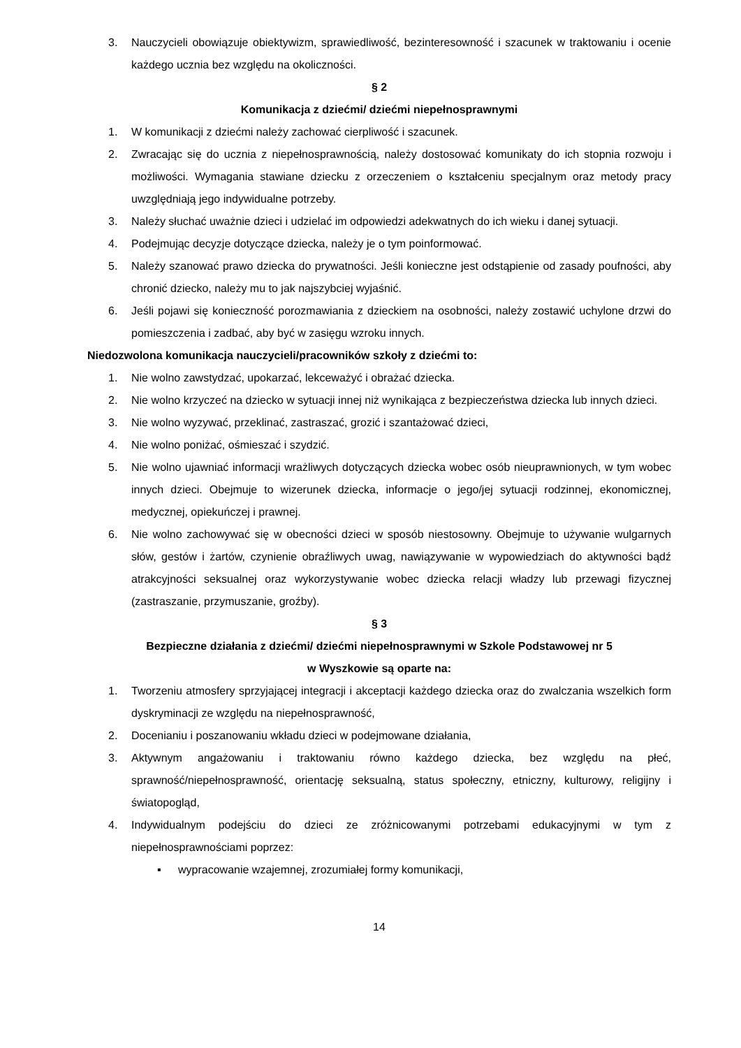3. Nauczycieli obowiązuje obiektywizm, sprawiedliwość, bezinteresowność i szacunek w traktowaniu i ocenie każdego ucznia bez względu na okoliczności.
§ 2
Komunikacja z dziećmi/ dziećmi niepełnosprawnymi
1. W komunikacji z dziećmi należy zachować cierpliwość i szacunek.
2. Zwracając się do ucznia z niepełnosprawnością, należy dostosować komunikaty do ich stopnia rozwoju i możliwości. Wymagania stawiane dziecku z orzeczeniem o kształceniu specjalnym oraz metody pracy uwzględniają jego indywidualne potrzeby.
3. Należy słuchać uważnie dzieci i udzielać im odpowiedzi adekwatnych do ich wieku i danej sytuacji.
4. Podejmując decyzje dotyczące dziecka, należy je o tym poinformować.
5. Należy szanować prawo dziecka do prywatności. Jeśli konieczne jest odstąpienie od zasady poufności, aby chronić dziecko, należy mu to jak najszybciej wyjaśnić.
6. Jeśli pojawi się konieczność porozmawiania z dzieckiem na osobności, należy zostawić uchylone drzwi do pomieszczenia i zadbać, aby być w zasięgu wzroku innych.
Niedozwolona komunikacja nauczycieli/pracowników szkoły z dziećmi to:
1. Nie wolno zawstydzać, upokarzać, lekceważyć i obrażać dziecka.
2. Nie wolno krzyczeć na dziecko w sytuacji innej niż wynikająca z bezpieczeństwa dziecka lub innych dzieci.
3. Nie wolno wyzywać, przeklinać, zastraszać, grozić i szantażować dzieci,
4. Nie wolno poniżać, ośmieszać i szydzić.
5. Nie wolno ujawniać informacji wrażliwych dotyczących dziecka wobec osób nieuprawnionych, w tym wobec innych dzieci. Obejmuje to wizerunek dziecka, informacje o jego/jej sytuacji rodzinnej, ekonomicznej, medycznej, opiekuńczej i prawnej.
6. Nie wolno zachowywać się w obecności dzieci w sposób niestosowny. Obejmuje to używanie wulgarnych słów, gestów i żartów, czynienie obraźliwych uwag, nawiązywanie w wypowiedziach do aktywności bądź atrakcyjności seksualnej oraz wykorzystywanie wobec dziecka relacji władzy lub przewagi fizycznej (zastraszanie, przymuszanie, groźby).
§ 3
Bezpieczne działania z dziećmi/ dziećmi niepełnosprawnymi w Szkole Podstawowej nr 5
w Wyszkowie są oparte na:
1. Tworzeniu atmosfery sprzyjającej integracji i akceptacji każdego dziecka oraz do zwalczania wszelkich form dyskryminacji ze względu na niepełnosprawność,
2. Docenianiu i poszanowaniu wkładu dzieci w podejmowane działania,
3. Aktywnym angażowaniu i traktowaniu równo każdego dziecka, bez względu na płeć, sprawność/niepełnosprawność, orientację seksualną, status społeczny, etniczny, kulturowy, religijny i światopogląd,
4. Indywidualnym podejściu do dzieci ze zróżnicowanymi potrzebami edukacyjnymi w tym z niepełnosprawnościami poprzez:
▪ wypracowanie wzajemnej, zrozumiałej formy komunikacji,
14